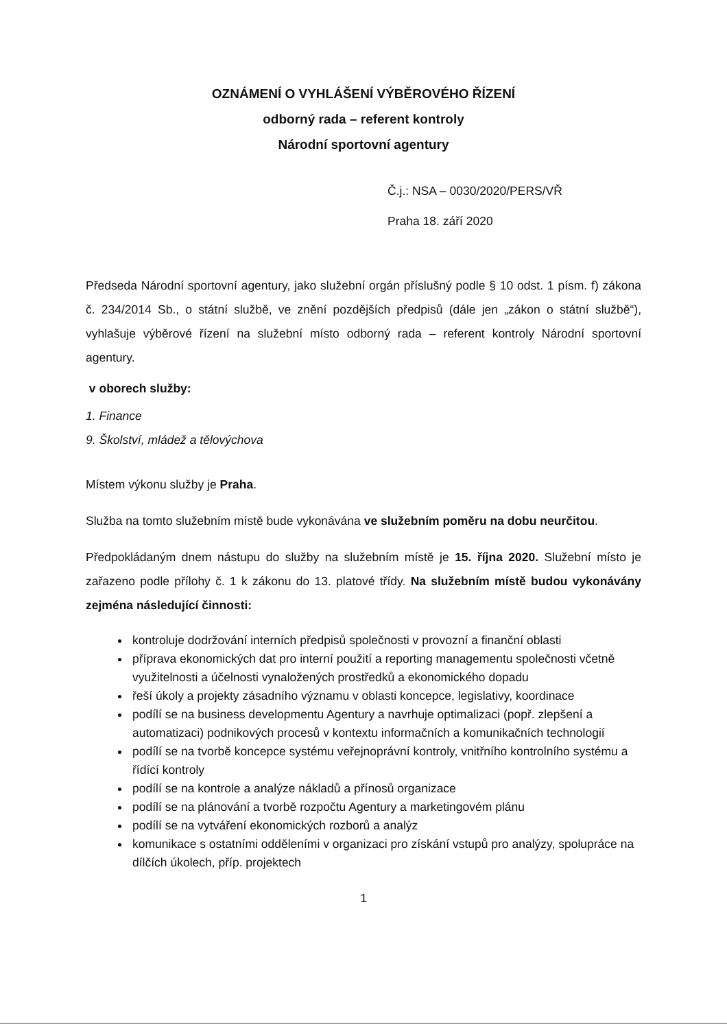OZNÁMENÍ O VYHLÁŠENÍ VÝBĚROVÉHO ŘÍZENÍ
odborný rada – referent kontroly
Národní sportovní agentury
Č.j.: NSA – 0030/2020/PERS/VŘ
Praha 18. září 2020
Předseda Národní sportovní agentury, jako služební orgán příslušný podle § 10 odst. 1 písm. f) zákona č. 234/2014 Sb., o státní službě, ve znění pozdějších předpisů (dále jen „zákon o státní službě“), vyhlašuje výběrové řízení na služební místo odborný rada – referent kontroly Národní sportovní agentury.
v oborech služby:
1. Finance
9. Školství, mládež a tělovýchova
Místem výkonu služby je Praha.
Služba na tomto služebním místě bude vykonávána ve služebním poměru na dobu neurčitou.
Předpokládaným dnem nástupu do služby na služebním místě je 15. října 2020. Služební místo je zařazeno podle přílohy č. 1 k zákonu do 13. platové třídy. Na služebním místě budou vykonávány zejména následující činnosti:
kontroluje dodržování interních předpisů společnosti v provozní a finanční oblasti
příprava ekonomických dat pro interní použití a reporting managementu společnosti včetně využitelnosti a účelnosti vynaložených prostředků a ekonomického dopadu
řeší úkoly a projekty zásadního významu v oblasti koncepce, legislativy, koordinace
podílí se na business developmentu Agentury a navrhuje optimalizaci (popř. zlepšení a automatizaci) podnikových procesů v kontextu informačních a komunikačních technologií
podílí se na tvorbě koncepce systému veřejnoprávní kontroly, vnitřního kontrolního systému a řídící kontroly
podílí se na kontrole a analýze nákladů a přínosů organizace
podílí se na plánování a tvorbě rozpočtu Agentury a marketingovém plánu
podílí se na vytváření ekonomických rozborů a analýz
komunikace s ostatními odděleními v organizaci pro získání vstupů pro analýzy, spolupráce na dílčích úkolech, příp. projektech
1